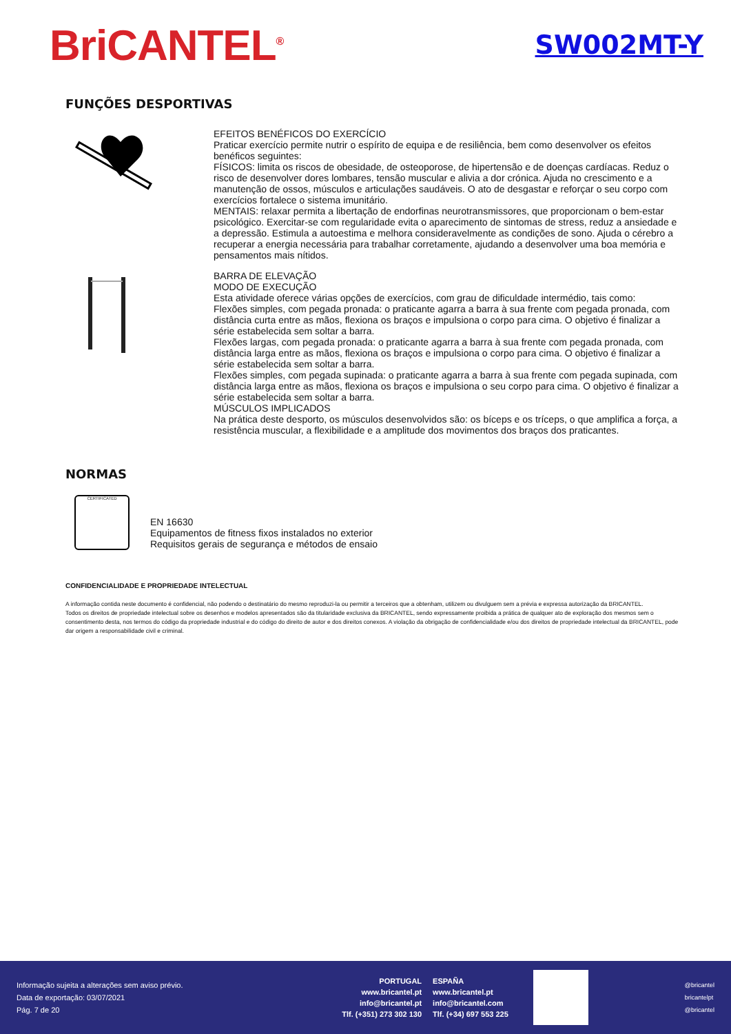BriCANTEL<sup>®</sup>
SW002MT-Y
FUNÇÕES DESPORTIVAS
EFEITOS BENÉFICOS DO EXERCÍCIO
Praticar exercício permite nutrir o espírito de equipa e de resiliência, bem como desenvolver os efeitos benéficos seguintes:
FÍSICOS: limita os riscos de obesidade, de osteoporose, de hipertensão e de doenças cardíacas. Reduz o risco de desenvolver dores lombares, tensão muscular e alivia a dor crónica. Ajuda no crescimento e a manutenção de ossos, músculos e articulações saudáveis. O ato de desgastar e reforçar o seu corpo com exercícios fortalece o sistema imunitário.
MENTAIS: relaxar permita a libertação de endorfinas neurotransmissores, que proporcionam o bem-estar psicológico. Exercitar-se com regularidade evita o aparecimento de sintomas de stress, reduz a ansiedade e a depressão. Estimula a autoestima e melhora consideravelmente as condições de sono. Ajuda o cérebro a recuperar a energia necessária para trabalhar corretamente, ajudando a desenvolver uma boa memória e pensamentos mais nítidos.
BARRA DE ELEVAÇÃO
MODO DE EXECUÇÃO
Esta atividade oferece várias opções de exercícios, com grau de dificuldade intermédio, tais como:
Flexões simples, com pegada pronada: o praticante agarra a barra à sua frente com pegada pronada, com distância curta entre as mãos, flexiona os braços e impulsiona o corpo para cima. O objetivo é finalizar a série estabelecida sem soltar a barra.
Flexões largas, com pegada pronada: o praticante agarra a barra à sua frente com pegada pronada, com distância larga entre as mãos, flexiona os braços e impulsiona o corpo para cima. O objetivo é finalizar a série estabelecida sem soltar a barra.
Flexões simples, com pegada supinada: o praticante agarra a barra à sua frente com pegada supinada, com distância larga entre as mãos, flexiona os braços e impulsiona o seu corpo para cima. O objetivo é finalizar a série estabelecida sem soltar a barra.
MÚSCULOS IMPLICADOS
Na prática deste desporto, os músculos desenvolvidos são: os bíceps e os tríceps, o que amplifica a força, a resistência muscular, a flexibilidade e a amplitude dos movimentos dos braços dos praticantes.
NORMAS
CERTIFICATED
EN 16630
Equipamentos de fitness fixos instalados no exterior
Requisitos gerais de segurança e métodos de ensaio
CONFIDENCIALIDADE E PROPRIEDADE INTELECTUAL
A informação contida neste documento é confidencial, não podendo o destinatário do mesmo reproduzi-la ou permitir a terceiros que a obtenham, utilizem ou divulguem sem a prévia e expressa autorização da BRICANTEL.
Todos os direitos de propriedade intelectual sobre os desenhos e modelos apresentados são da titularidade exclusiva da BRICANTEL, sendo expressamente proibida a prática de qualquer ato de exploração dos mesmos sem o consentimento desta, nos termos do código da propriedade industrial e do código do direito de autor e dos direitos conexos. A violação da obrigação de confidencialidade e/ou dos direitos de propriedade intelectual da BRICANTEL, pode dar origem a responsabilidade civil e criminal.
Informação sujeita a alterações sem aviso prévio.
Data de exportação: 03/07/2021
Pág. 7 de 20
PORTUGAL
www.bricantel.pt
info@bricantel.pt
Tlf. (+351) 273 302 130
ESPAÑA
www.bricantel.pt
info@bricantel.com
Tlf. (+34) 697 553 225
@bricantel
bricantelpt
@bricantel